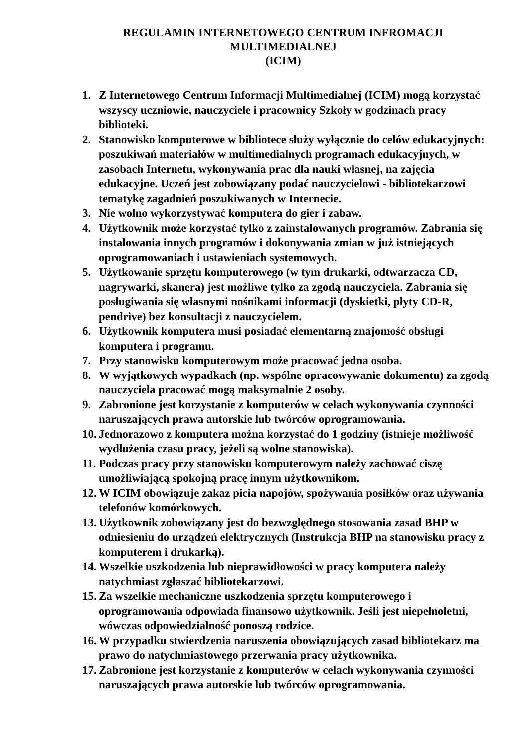REGULAMIN INTERNETOWEGO CENTRUM INFROMACJI
MULTIMEDIALNEJ
(ICIM)
1. Z Internetowego Centrum Informacji Multimedialnej (ICIM) mogą korzystać wszyscy uczniowie, nauczyciele i pracownicy Szkoły w godzinach pracy biblioteki.
2. Stanowisko komputerowe w bibliotece służy wyłącznie do celów edukacyjnych: poszukiwań materiałów w multimedialnych programach edukacyjnych, w zasobach Internetu, wykonywania prac dla nauki własnej, na zajęcia edukacyjne. Uczeń jest zobowiązany podać nauczycielowi - bibliotekarzowi tematykę zagadnień poszukiwanych w Internecie.
3. Nie wolno wykorzystywać komputera do gier i zabaw.
4. Użytkownik może korzystać tylko z zainstalowanych programów. Zabrania się instalowania innych programów i dokonywania zmian w już istniejących oprogramowaniach i ustawieniach systemowych.
5. Użytkowanie sprzętu komputerowego (w tym drukarki, odtwarzacza CD, nagrywarki, skanera) jest możliwe tylko za zgodą nauczyciela. Zabrania się posługiwania się własnymi nośnikami informacji (dyskietki, płyty CD-R, pendrive) bez konsultacji z nauczycielem.
6. Użytkownik komputera musi posiadać elementarną znajomość obsługi komputera i programu.
7. Przy stanowisku komputerowym może pracować jedna osoba.
8. W wyjątkowych wypadkach (np. wspólne opracowywanie dokumentu) za zgodą nauczyciela pracować mogą maksymalnie 2 osoby.
9. Zabronione jest korzystanie z komputerów w celach wykonywania czynności naruszających prawa autorskie lub twórców oprogramowania.
10. Jednorazowo z komputera można korzystać do 1 godziny (istnieje możliwość wydłużenia czasu pracy, jeżeli są wolne stanowiska).
11. Podczas pracy przy stanowisku komputerowym należy zachować ciszę umożliwiającą spokojną pracę innym użytkownikom.
12. W ICIM obowiązuje zakaz picia napojów, spożywania posiłków oraz używania telefonów komórkowych.
13. Użytkownik zobowiązany jest do bezwzględnego stosowania zasad BHP w odniesieniu do urządzeń elektrycznych (Instrukcja BHP na stanowisku pracy z komputerem i drukarką).
14. Wszelkie uszkodzenia lub nieprawidłowości w pracy komputera należy natychmiast zgłaszać bibliotekarzowi.
15. Za wszelkie mechaniczne uszkodzenia sprzętu komputerowego i oprogramowania odpowiada finansowo użytkownik. Jeśli jest niepełnoletni, wówczas odpowiedzialność ponoszą rodzice.
16. W przypadku stwierdzenia naruszenia obowiązujących zasad bibliotekarz ma prawo do natychmiastowego przerwania pracy użytkownika.
17. Zabronione jest korzystanie z komputerów w celach wykonywania czynności naruszających prawa autorskie lub twórców oprogramowania.